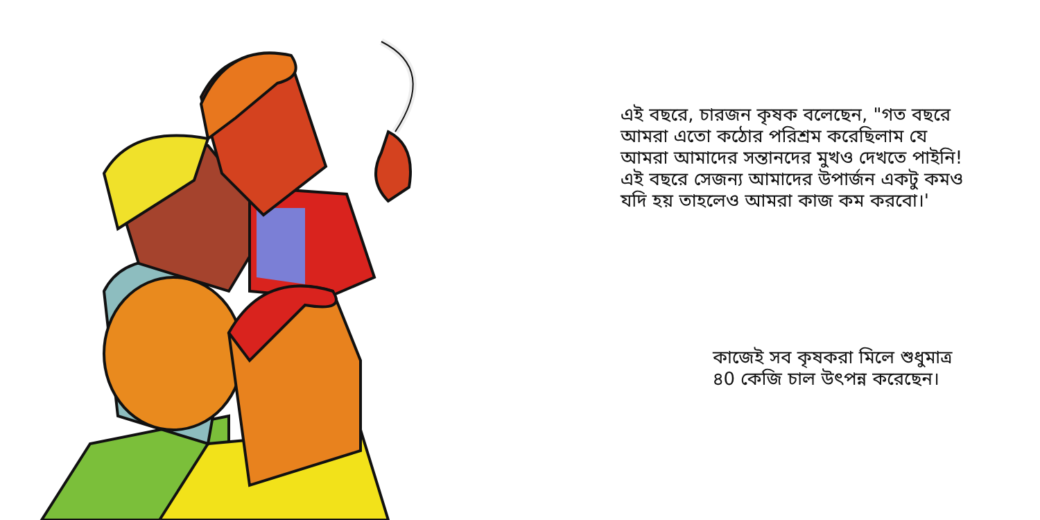এই বছরে, চারজন কৃষক বলেছেন, "গত বছরে
আমরা এতো কঠোর পরিশ্রম করেছিলাম যে
আমরা আমাদের সন্তানদের মুখও দেখতে পাইনি!
এই বছরে সেজন্য আমাদের উপার্জন একটু কমও
যদি হয় তাহলেও আমরা কাজ কম করবো।'
কাজেই সব কৃষকরা মিলে শুধুমাত্র
৪0 কেজি চাল উৎপন্ন করেছেন।